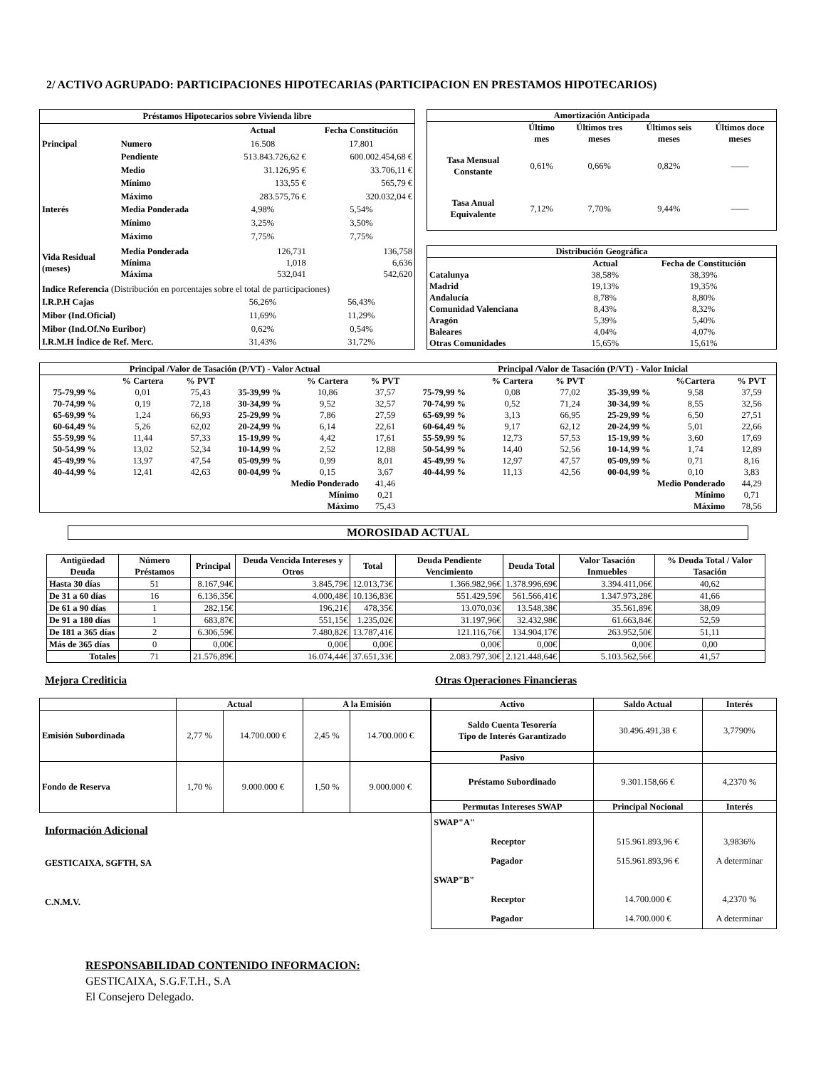2/ ACTIVO AGRUPADO: PARTICIPACIONES HIPOTECARIAS (PARTICIPACION EN PRESTAMOS HIPOTECARIOS)
| Préstamos Hipotecarios sobre Vivienda libre | | | |
| --- | --- | --- | --- |
| | | Actual | Fecha Constitución |
| Principal | Numero | 16.508 | 17.801 |
| | Pendiente | 513.843.726,62 € | 600.002.454,68 € |
| | Medio | 31.126,95 € | 33.706,11 € |
| | Mínimo | 133,55 € | 565,79 € |
| | Máximo | 283.575,76 € | 320.032,04 € |
| Interés | Media Ponderada | 4,98% | 5,54% |
| | Mínimo | 3,25% | 3,50% |
| | Máximo | 7,75% | 7,75% |
| Vida Residual (meses) | Media Ponderada Mínima Máxima | 126,731 1,018 532,041 | 136,758 6,636 542,620 |
| Indice Referencia (Distribución en porcentajes sobre el total de participaciones) | | | |
| I.R.P.H Cajas | | 56,26% | 56,43% |
| Mibor (Ind.Oficial) | | 11,69% | 11,29% |
| Mibor (Ind.Of.No Euribor) | | 0,62% | 0,54% |
| I.R.M.H Índice de Ref. Merc. | | 31,43% | 31,72% |
| Amortización Anticipada | | | | |
| --- | --- | --- | --- | --- |
| | Último mes | Últimos tres meses | Últimos seis meses | Últimos doce meses |
| Tasa Mensual Constante | 0,61% | 0,66% | 0,82% | —— |
| Tasa Anual Equivalente | 7,12% | 7,70% | 9,44% | —— |
| Distribución Geográfica | | |
| --- | --- | --- |
| | Actual | Fecha de Constitución |
| Catalunya | 38,58% | 38,39% |
| Madrid | 19,13% | 19,35% |
| Andalucía | 8,78% | 8,80% |
| Comunidad Valenciana | 8,43% | 8,32% |
| Aragón | 5,39% | 5,40% |
| Baleares | 4,04% | 4,07% |
| Otras Comunidades | 15,65% | 15,61% |
| Principal /Valor de Tasación (P/VT) - Valor Actual | | | | | | Principal /Valor de Tasación (P/VT) - Valor Inicial | | | | | |
| --- | --- | --- | --- | --- | --- | --- | --- | --- | --- | --- | --- |
| | % Cartera | % PVT | | % Cartera | % PVT | | % Cartera | % PVT | | %Cartera | % PVT |
| 75-79,99 % | 0,01 | 75,43 | 35-39,99 % | 10,86 | 37,57 | 75-79,99 % | 0,08 | 77,02 | 35-39,99 % | 9,58 | 37,59 |
| 70-74,99 % | 0,19 | 72,18 | 30-34,99 % | 9,52 | 32,57 | 70-74,99 % | 0,52 | 71,24 | 30-34,99 % | 8,55 | 32,56 |
| 65-69,99 % | 1,24 | 66,93 | 25-29,99 % | 7,86 | 27,59 | 65-69,99 % | 3,13 | 66,95 | 25-29,99 % | 6,50 | 27,51 |
| 60-64,49 % | 5,26 | 62,02 | 20-24,99 % | 6,14 | 22,61 | 60-64,49 % | 9,17 | 62,12 | 20-24,99 % | 5,01 | 22,66 |
| 55-59,99 % | 11,44 | 57,33 | 15-19,99 % | 4,42 | 17,61 | 55-59,99 % | 12,73 | 57,53 | 15-19,99 % | 3,60 | 17,69 |
| 50-54,99 % | 13,02 | 52,34 | 10-14,99 % | 2,52 | 12,88 | 50-54,99 % | 14,40 | 52,56 | 10-14,99 % | 1,74 | 12,89 |
| 45-49,99 % | 13,97 | 47,54 | 05-09,99 % | 0,99 | 8,01 | 45-49,99 % | 12,97 | 47,57 | 05-09,99 % | 0,71 | 8,16 |
| 40-44,99 % | 12,41 | 42,63 | 00-04,99 % | 0,15 | 3,67 | 40-44,99 % | 11,13 | 42,56 | 00-04,99 % | 0,10 | 3,83 |
| Medio Ponderado | | | | | 41,46 | Medio Ponderado | | | | | 44,29 |
| Mínimo | | | | | 0,21 | Mínimo | | | | | 0,71 |
| Máximo | | | | | 75,43 | Máximo | | | | | 78,56 |
MOROSIDAD ACTUAL
| Antigüedad Deuda | Número Préstamos | Principal | Deuda Vencida Intereses y Otros | Total | Deuda Pendiente Vencimiento | Deuda Total | Valor Tasación Inmuebles | % Deuda Total / Valor Tasación |
| --- | --- | --- | --- | --- | --- | --- | --- | --- |
| Hasta 30 días | 51 | 8.167,94€ | 3.845,79€ | 12.013,73€ | 1.366.982,96€ | 1.378.996,69€ | 3.394.411,06€ | 40,62 |
| De 31 a 60 días | 16 | 6.136,35€ | 4.000,48€ | 10.136,83€ | 551.429,59€ | 561.566,41€ | 1.347.973,28€ | 41,66 |
| De 61 a 90 días | 1 | 282,15€ | 196,21€ | 478,35€ | 13.070,03€ | 13.548,38€ | 35.561,89€ | 38,09 |
| De 91 a 180 días | 1 | 683,87€ | 551,15€ | 1.235,02€ | 31.197,96€ | 32.432,98€ | 61.663,84€ | 52,59 |
| De 181 a 365 días | 2 | 6.306,59€ | 7.480,82€ | 13.787,41€ | 121.116,76€ | 134.904,17€ | 263.952,50€ | 51,11 |
| Más de 365 días | 0 | 0,00€ | 0,00€ | 0,00€ | 0,00€ | 0,00€ | 0,00€ | 0,00 |
| Totales | 71 | 21.576,89€ | 16.074,44€ | 37.651,33€ | 2.083.797,30€ | 2.121.448,64€ | 5.103.562,56€ | 41,57 |
Mejora Crediticia Otras Operaciones Financieras
| | Actual | | A la Emisión | |
| --- | --- | --- | --- | --- |
| Emisión Subordinada | 2,77 % | 14.700.000 € | 2,45 % | 14.700.000 € |
| Fondo de Reserva | 1,70 % | 9.000.000 € | 1,50 % | 9.000.000 € |
Información Adicional
GESTICAIXA, SGFTH, SA
C.N.M.V.
| Activo | Saldo Actual | Interés |
| --- | --- | --- |
| Saldo Cuenta Tesorería Tipo de Interés Garantizado | 30.496.491,38 € | 3,7790% |
| Pasivo | | |
| Préstamo Subordinado | 9.301.158,66 € | 4,2370 % |
| Permutas Intereses SWAP | Principal Nocional | Interés |
| SWAP"A" Receptor Pagador SWAP"B" Receptor Pagador | 515.961.893,96 € 515.961.893,96 € 14.700.000 € 14.700.000 € | 3,9836% A determinar 4,2370 % A determinar |
RESPONSABILIDAD CONTENIDO INFORMACION:
GESTICAIXA, S.G.F.T.H., S.A
El Consejero Delegado.